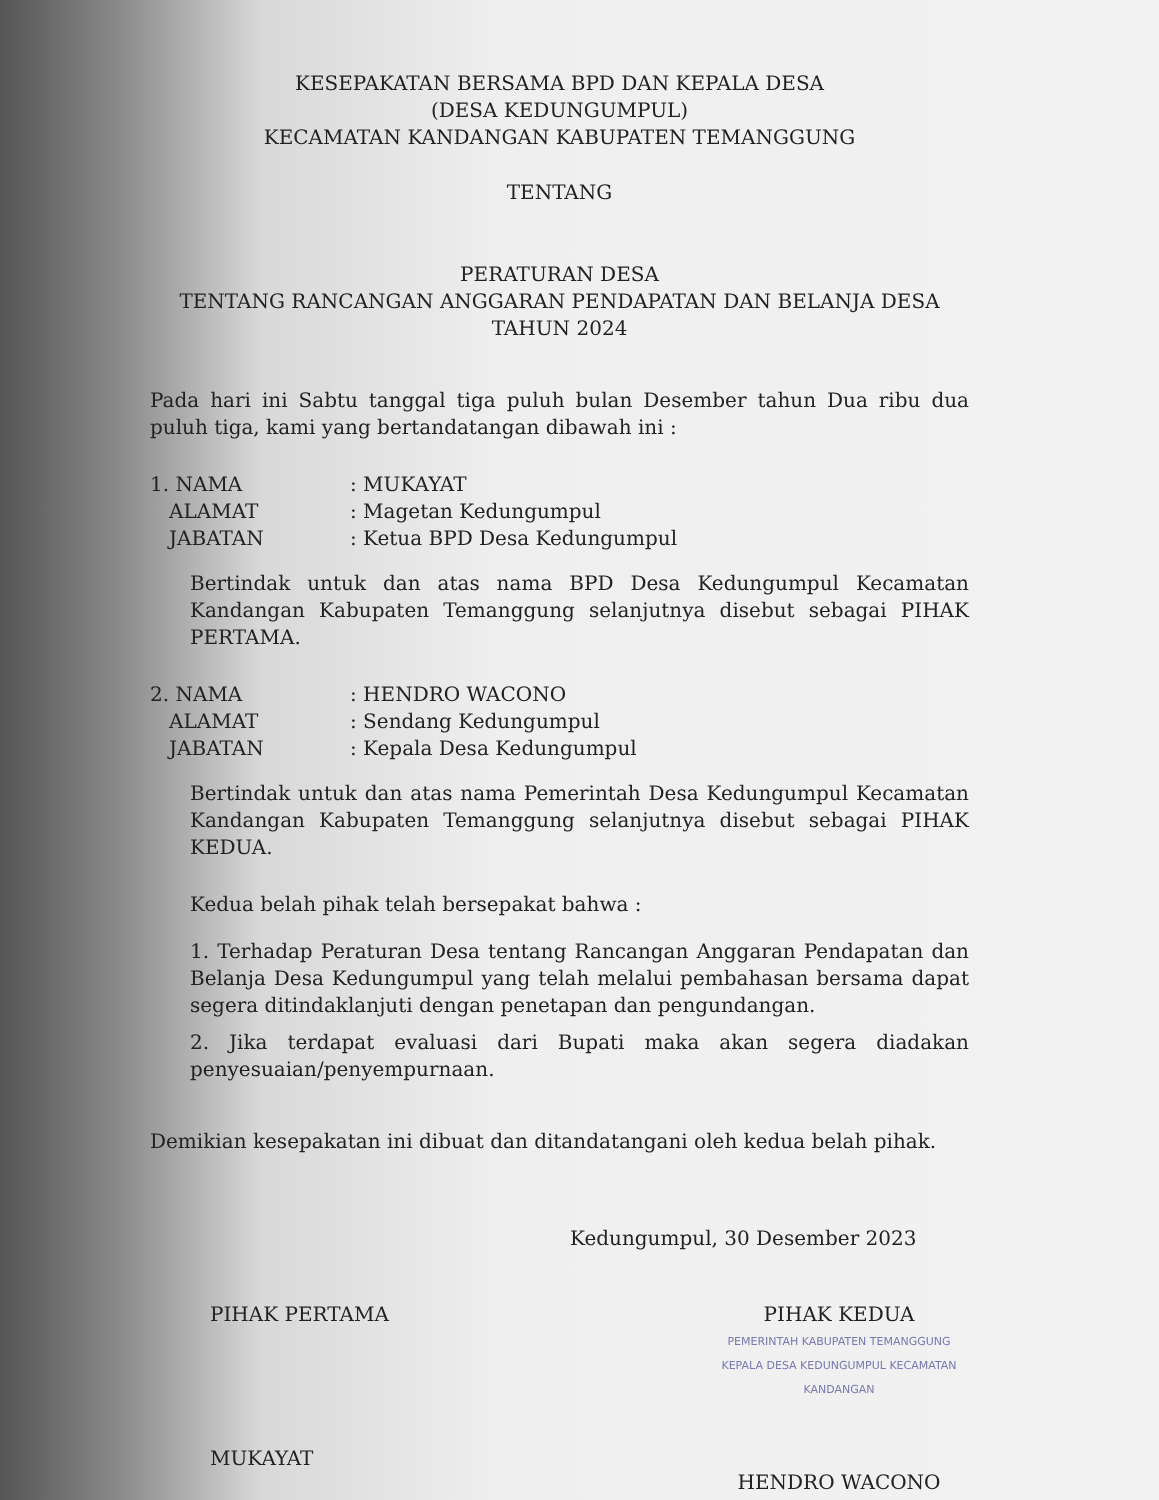KESEPAKATAN BERSAMA BPD DAN KEPALA DESA
(DESA KEDUNGUMPUL)
KECAMATAN KANDANGAN KABUPATEN TEMANGGUNG
TENTANG
PERATURAN DESA
TENTANG RANCANGAN ANGGARAN PENDAPATAN DAN BELANJA DESA
TAHUN 2024
Pada hari ini Sabtu tanggal tiga puluh bulan Desember tahun Dua ribu dua puluh tiga, kami yang bertandatangan dibawah ini :
1. NAMA: MUKAYAT
ALAMAT: Magetan Kedungumpul
JABATAN: Ketua BPD Desa Kedungumpul
Bertindak untuk dan atas nama BPD Desa Kedungumpul Kecamatan Kandangan Kabupaten Temanggung selanjutnya disebut sebagai PIHAK PERTAMA.
2. NAMA: HENDRO WACONO
ALAMAT: Sendang Kedungumpul
JABATAN: Kepala Desa Kedungumpul
Bertindak untuk dan atas nama Pemerintah Desa Kedungumpul Kecamatan Kandangan Kabupaten Temanggung selanjutnya disebut sebagai PIHAK KEDUA.
Kedua belah pihak telah bersepakat bahwa :
1. Terhadap Peraturan Desa tentang Rancangan Anggaran Pendapatan dan Belanja Desa Kedungumpul yang telah melalui pembahasan bersama dapat segera ditindaklanjuti dengan penetapan dan pengundangan.
2. Jika terdapat evaluasi dari Bupati maka akan segera diadakan penyesuaian/penyempurnaan.
Demikian kesepakatan ini dibuat dan ditandatangani oleh kedua belah pihak.
Kedungumpul, 30 Desember 2023
PIHAK PERTAMA
MUKAYAT
PIHAK KEDUA
PEMERINTAH KABUPATEN TEMANGGUNG KEPALA DESA KEDUNGUMPUL KECAMATAN KANDANGAN
HENDRO WACONO